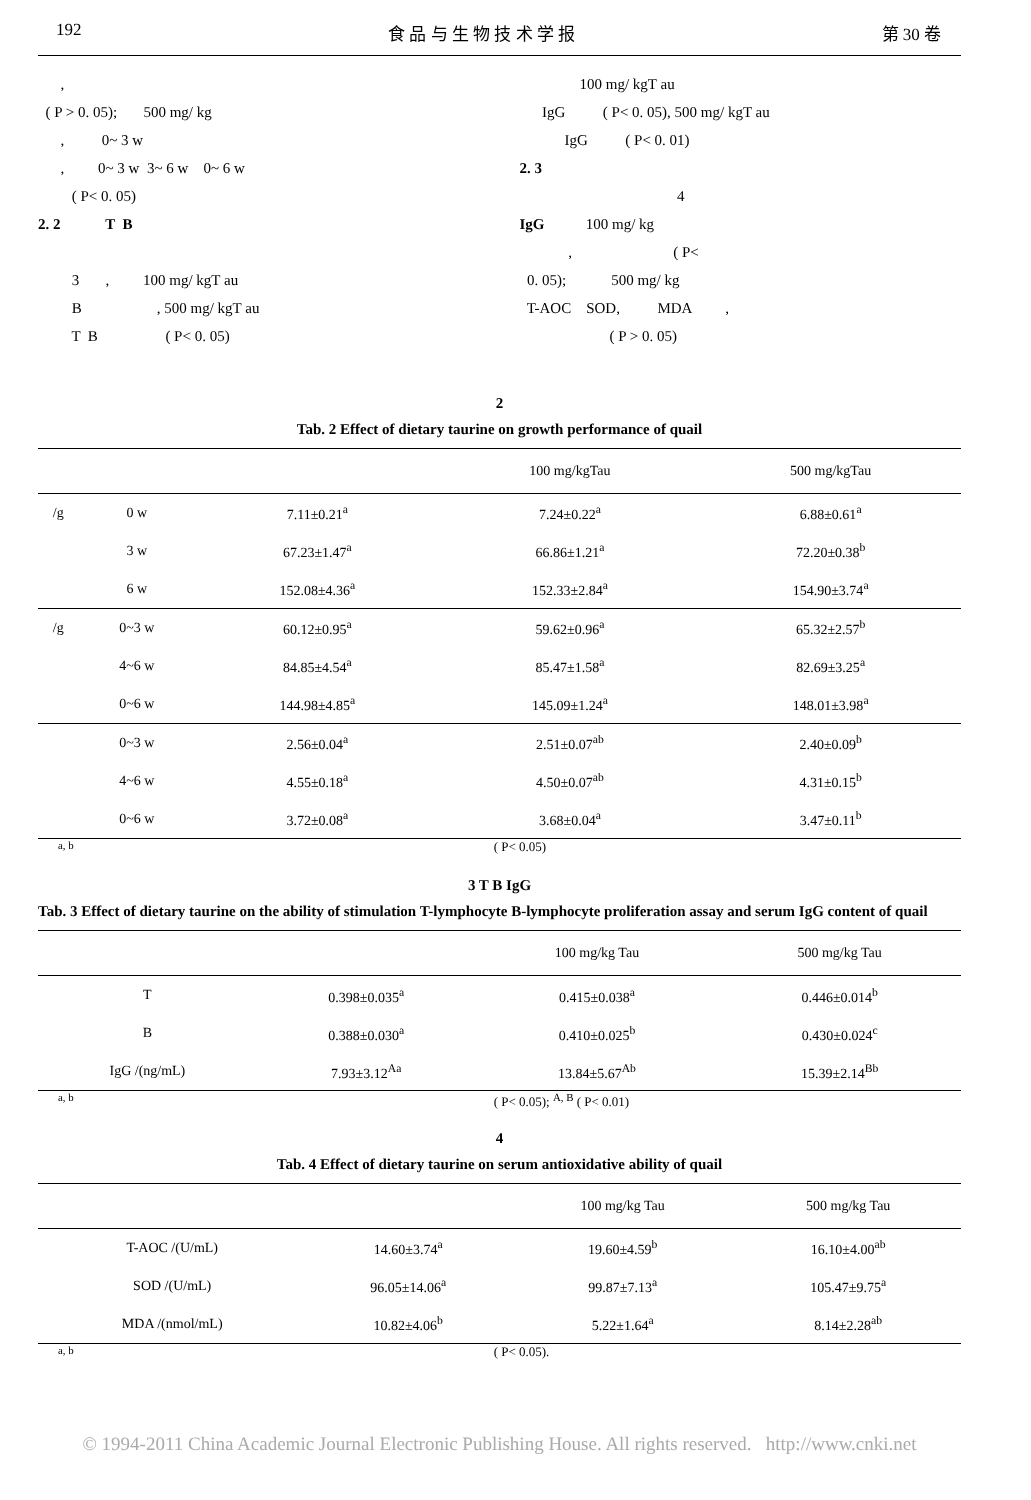192 食 品 与 生 物 技 术 学 报 第 30 卷
, ( P > 0. 05); 500 mg/ kg , 0~ 3 w , 0~ 3 w 3~ 6 w 0~ 6 w ( P< 0. 05) 2. 2 T B 3 , 100 mg/ kgT au B , 500 mg/ kgT au T B ( P< 0. 05)
100 mg/ kgT au IgG ( P< 0. 05), 500 mg/ kgT au IgG ( P< 0. 01) 2. 3 4 IgG 100 mg/ kg , ( P< 0. 05); 500 mg/ kg T-AOC SOD, MDA , ( P > 0. 05)
2
Tab. 2 Effect of dietary taurine on growth performance of quail
| | | | 100 mg/kgTau | 500 mg/kgTau |
| --- | --- | --- | --- | --- |
| /g | 0 w | 7.11±0.21<sup>a</sup> | 7.24±0.22<sup>a</sup> | 6.88±0.61<sup>a</sup> |
| | 3 w | 67.23±1.47<sup>a</sup> | 66.86±1.21<sup>a</sup> | 72.20±0.38<sup>b</sup> |
| | 6 w | 152.08±4.36<sup>a</sup> | 152.33±2.84<sup>a</sup> | 154.90±3.74<sup>a</sup> |
| /g | 0~3 w | 60.12±0.95<sup>a</sup> | 59.62±0.96<sup>a</sup> | 65.32±2.57<sup>b</sup> |
| | 4~6 w | 84.85±4.54<sup>a</sup> | 85.47±1.58<sup>a</sup> | 82.69±3.25<sup>a</sup> |
| | 0~6 w | 144.98±4.85<sup>a</sup> | 145.09±1.24<sup>a</sup> | 148.01±3.98<sup>a</sup> |
| | 0~3 w | 2.56±0.04<sup>a</sup> | 2.51±0.07<sup>ab</sup> | 2.40±0.09<sup>b</sup> |
| | 4~6 w | 4.55±0.18<sup>a</sup> | 4.50±0.07<sup>ab</sup> | 4.31±0.15<sup>b</sup> |
| | 0~6 w | 3.72±0.08<sup>a</sup> | 3.68±0.04<sup>a</sup> | 3.47±0.11<sup>b</sup> |
<sup>a, b</sup> ( P< 0.05)
3 T B IgG
Tab. 3 Effect of dietary taurine on the ability of stimulation T-lymphocyte B-lymphocyte proliferation assay and serum IgG content of quail
| | | 100 mg/kg Tau | 500 mg/kg Tau |
| --- | --- | --- | --- |
| T | 0.398±0.035<sup>a</sup> | 0.415±0.038<sup>a</sup> | 0.446±0.014<sup>b</sup> |
| B | 0.388±0.030<sup>a</sup> | 0.410±0.025<sup>b</sup> | 0.430±0.024<sup>c</sup> |
| IgG /(ng/mL) | 7.93±3.12<sup>Aa</sup> | 13.84±5.67<sup>Ab</sup> | 15.39±2.14<sup>Bb</sup> |
<sup>a, b</sup> ( P< 0.05); <sup>A, B</sup> ( P< 0.01)
4
Tab. 4 Effect of dietary taurine on serum antioxidative ability of quail
| | | 100 mg/kg Tau | 500 mg/kg Tau |
| --- | --- | --- | --- |
| T-AOC /(U/mL) | 14.60±3.74<sup>a</sup> | 19.60±4.59<sup>b</sup> | 16.10±4.00<sup>ab</sup> |
| SOD /(U/mL) | 96.05±14.06<sup>a</sup> | 99.87±7.13<sup>a</sup> | 105.47±9.75<sup>a</sup> |
| MDA /(nmol/mL) | 10.82±4.06<sup>b</sup> | 5.22±1.64<sup>a</sup> | 8.14±2.28<sup>ab</sup> |
<sup>a, b</sup> ( P< 0.05).
© 1994-2011 China Academic Journal Electronic Publishing House. All rights reserved. http://www.cnki.net